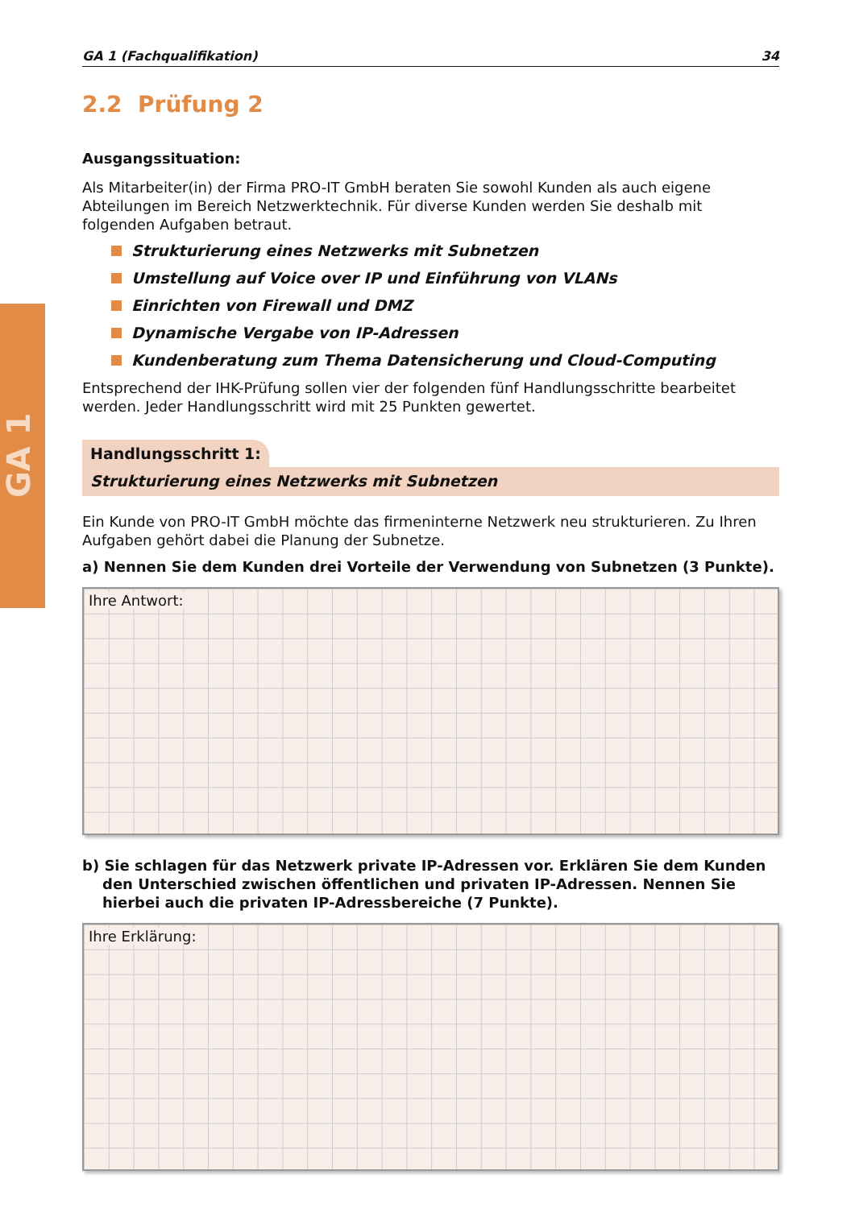GA 1
GA 1 (Fachqualifikation) 34
2.2 Prüfung 2
Ausgangssituation:
Als Mitarbeiter(in) der Firma PRO-IT GmbH beraten Sie sowohl Kunden als auch eigene Abteilungen im Bereich Netzwerktechnik. Für diverse Kunden werden Sie deshalb mit folgenden Aufgaben betraut.
Strukturierung eines Netzwerks mit Subnetzen
Umstellung auf Voice over IP und Einführung von VLANs
Einrichten von Firewall und DMZ
Dynamische Vergabe von IP-Adressen
Kundenberatung zum Thema Datensicherung und Cloud-Computing
Entsprechend der IHK-Prüfung sollen vier der folgenden fünf Handlungsschritte bearbeitet werden. Jeder Handlungsschritt wird mit 25 Punkten gewertet.
Handlungsschritt 1:
Strukturierung eines Netzwerks mit Subnetzen
Ein Kunde von PRO-IT GmbH möchte das firmeninterne Netzwerk neu strukturieren. Zu Ihren Aufgaben gehört dabei die Planung der Subnetze.
a) Nennen Sie dem Kunden drei Vorteile der Verwendung von Subnetzen (3 Punkte).
Ihre Antwort:
b) Sie schlagen für das Netzwerk private IP-Adressen vor. Erklären Sie dem Kunden den Unterschied zwischen öffentlichen und privaten IP-Adressen. Nennen Sie hierbei auch die privaten IP-Adressbereiche (7 Punkte).
Ihre Erklärung: